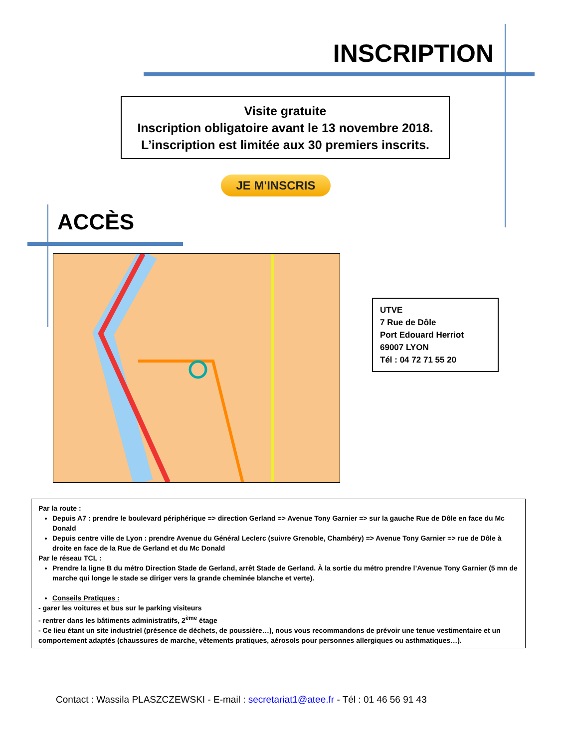INSCRIPTION
Visite gratuite
Inscription obligatoire avant le 13 novembre 2018.
L’inscription est limitée aux 30 premiers inscrits.
JE M'INSCRIS
ACCÈS
UTVE
7 Rue de Dôle
Port Edouard Herriot
69007 LYON
Tél : 04 72 71 55 20
Par la route :
Depuis A7 : prendre le boulevard périphérique => direction Gerland => Avenue Tony Garnier => sur la gauche Rue de Dôle en face du Mc Donald
Depuis centre ville de Lyon : prendre Avenue du Général Leclerc (suivre Grenoble, Chambéry) => Avenue Tony Garnier => rue de Dôle à droite en face de la Rue de Gerland et du Mc Donald
Par le réseau TCL :
Prendre la ligne B du métro Direction Stade de Gerland, arrêt Stade de Gerland. À la sortie du métro prendre l’Avenue Tony Garnier (5 mn de marche qui longe le stade se diriger vers la grande cheminée blanche et verte).
Conseils Pratiques :
- garer les voitures et bus sur le parking visiteurs
- rentrer dans les bâtiments administratifs, 2<sup>ème</sup> étage
- Ce lieu étant un site industriel (présence de déchets, de poussière…), nous vous recommandons de prévoir une tenue vestimentaire et un comportement adaptés (chaussures de marche, vêtements pratiques, aérosols pour personnes allergiques ou asthmatiques…).
Contact : Wassila PLASZCZEWSKI - E-mail : secretariat1@atee.fr - Tél : 01 46 56 91 43